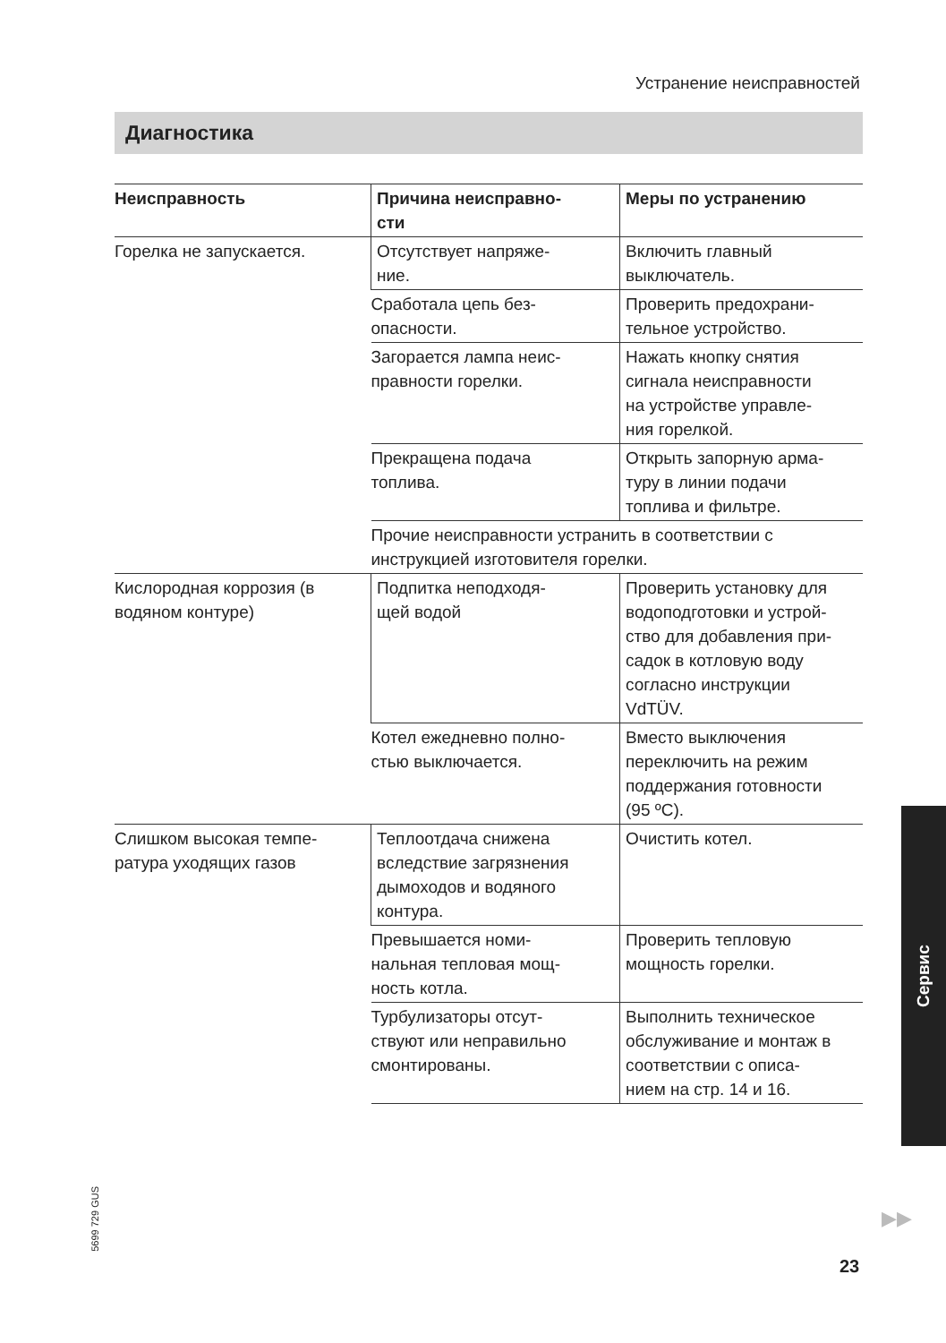Устранение неисправностей
Диагностика
| Неисправность | Причина неисправно- сти | Меры по устранению |
| --- | --- | --- |
| Горелка не запускается. | Отсутствует напряже- ние. | Включить главный выключатель. |
| | Сработала цепь без- опасности. | Проверить предохрани- тельное устройство. |
| | Загорается лампа неис- правности горелки. | Нажать кнопку снятия сигнала неисправности на устройстве управле- ния горелкой. |
| | Прекращена подача топлива. | Открыть запорную арма- туру в линии подачи топлива и фильтре. |
| | Прочие неисправности устранить в соответствии с инструкцией изготовителя горелки. | |
| Кислородная коррозия (в водяном контуре) | Подпитка неподходя- щей водой | Проверить установку для водоподготовки и устрой- ство для добавления при- садок в котловую воду согласно инструкции VdTÜV. |
| | Котел ежедневно полно- стью выключается. | Вместо выключения переключить на режим поддержания готовности (95 ºC). |
| Слишком высокая темпе- ратура уходящих газов | Теплоотдача снижена вследствие загрязнения дымоходов и водяного контура. | Очистить котел. |
| | Превышается номи- нальная тепловая мощ- ность котла. | Проверить тепловую мощность горелки. |
| | Турбулизаторы отсут- ствуют или неправильно смонтированы. | Выполнить техническое обслуживание и монтаж в соответствии с описа- нием на стр. 14 и 16. |
Сервис
5699 729 GUS
▶▶
23